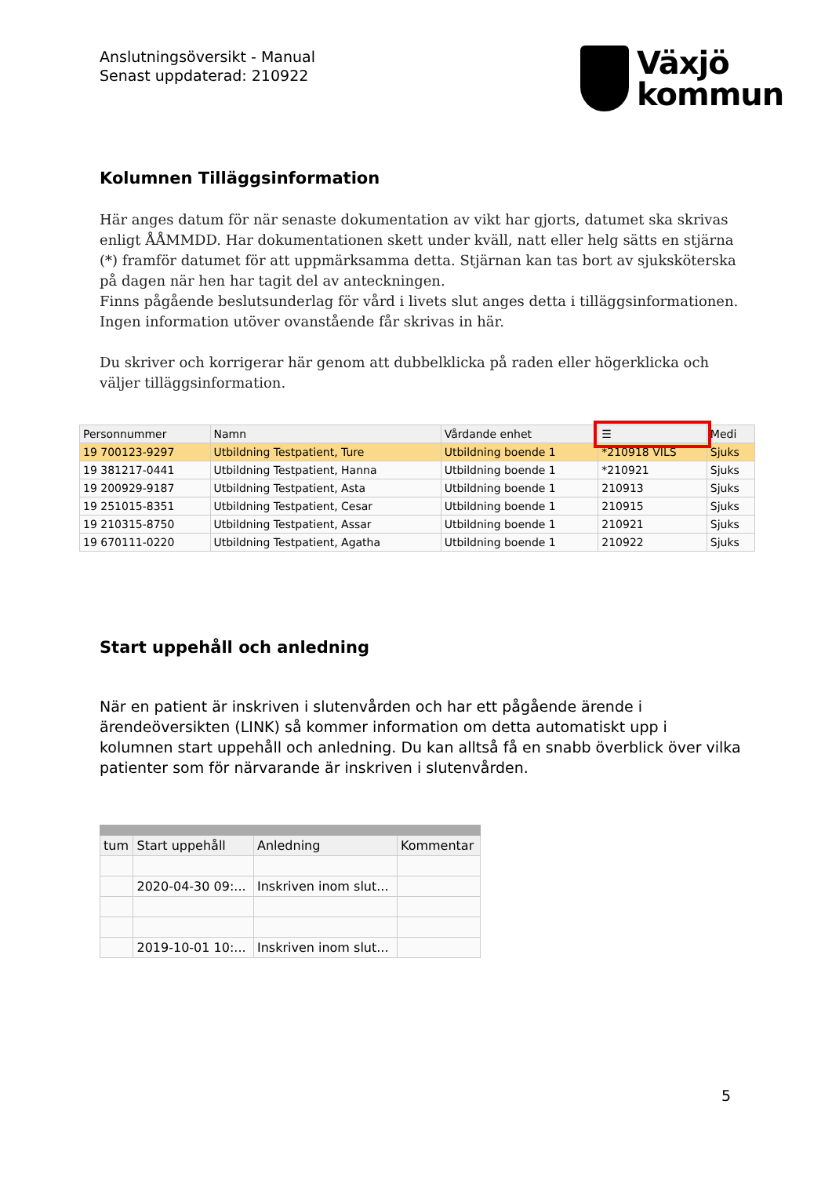Anslutningsöversikt - Manual
Senast uppdaterad: 210922
Växjö
kommun
Kolumnen Tilläggsinformation
Här anges datum för när senaste dokumentation av vikt har gjorts, datumet ska skrivas enligt ÅÅMMDD. Har dokumentationen skett under kväll, natt eller helg sätts en stjärna (*) framför datumet för att uppmärksamma detta. Stjärnan kan tas bort av sjuksköterska på dagen när hen har tagit del av anteckningen.
Finns pågående beslutsunderlag för vård i livets slut anges detta i tilläggsinformationen. Ingen information utöver ovanstående får skrivas in här.
Du skriver och korrigerar här genom att dubbelklicka på raden eller högerklicka och väljer tilläggsinformation.
| Personnummer | Namn | Vårdande enhet | ☰ | Medi |
| --- | --- | --- | --- | --- |
| 19 700123-9297 | Utbildning Testpatient, Ture | Utbildning boende 1 | *210918 VILS | Sjuks |
| 19 381217-0441 | Utbildning Testpatient, Hanna | Utbildning boende 1 | *210921 | Sjuks |
| 19 200929-9187 | Utbildning Testpatient, Asta | Utbildning boende 1 | 210913 | Sjuks |
| 19 251015-8351 | Utbildning Testpatient, Cesar | Utbildning boende 1 | 210915 | Sjuks |
| 19 210315-8750 | Utbildning Testpatient, Assar | Utbildning boende 1 | 210921 | Sjuks |
| 19 670111-0220 | Utbildning Testpatient, Agatha | Utbildning boende 1 | 210922 | Sjuks |
Start uppehåll och anledning
När en patient är inskriven i slutenvården och har ett pågående ärende i ärendeöversikten (LINK) så kommer information om detta automatiskt upp i kolumnen start uppehåll och anledning. Du kan alltså få en snabb överblick över vilka patienter som för närvarande är inskriven i slutenvården.
| tum | Start uppehåll | Anledning | Kommentar |
| --- | --- | --- | --- |
| | 2020-04-30 09:... | Inskriven inom slut... | |
| | 2019-10-01 10:... | Inskriven inom slut... | |
5